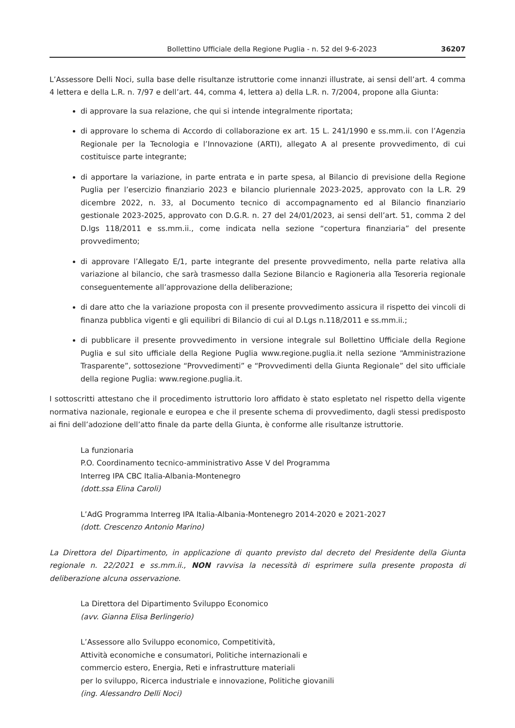Bollettino Ufficiale della Regione Puglia - n. 52 del 9-6-2023 36207
L’Assessore Delli Noci, sulla base delle risultanze istruttorie come innanzi illustrate, ai sensi dell’art. 4 comma 4 lettera e della L.R. n. 7/97 e dell’art. 44, comma 4, lettera a) della L.R. n. 7/2004, propone alla Giunta:
di approvare la sua relazione, che qui si intende integralmente riportata;
di approvare lo schema di Accordo di collaborazione ex art. 15 L. 241/1990 e ss.mm.ii. con l’Agenzia Regionale per la Tecnologia e l’Innovazione (ARTI), allegato A al presente provvedimento, di cui costituisce parte integrante;
di apportare la variazione, in parte entrata e in parte spesa, al Bilancio di previsione della Regione Puglia per l’esercizio finanziario 2023 e bilancio pluriennale 2023-2025, approvato con la L.R. 29 dicembre 2022, n. 33, al Documento tecnico di accompagnamento ed al Bilancio finanziario gestionale 2023-2025, approvato con D.G.R. n. 27 del 24/01/2023, ai sensi dell’art. 51, comma 2 del D.lgs 118/2011 e ss.mm.ii., come indicata nella sezione “copertura finanziaria” del presente provvedimento;
di approvare l’Allegato E/1, parte integrante del presente provvedimento, nella parte relativa alla variazione al bilancio, che sarà trasmesso dalla Sezione Bilancio e Ragioneria alla Tesoreria regionale conseguentemente all’approvazione della deliberazione;
di dare atto che la variazione proposta con il presente provvedimento assicura il rispetto dei vincoli di finanza pubblica vigenti e gli equilibri di Bilancio di cui al D.Lgs n.118/2011 e ss.mm.ii.;
di pubblicare il presente provvedimento in versione integrale sul Bollettino Ufficiale della Regione Puglia e sul sito ufficiale della Regione Puglia www.regione.puglia.it nella sezione “Amministrazione Trasparente”, sottosezione “Provvedimenti” e “Provvedimenti della Giunta Regionale” del sito ufficiale della regione Puglia: www.regione.puglia.it.
I sottoscritti attestano che il procedimento istruttorio loro affidato è stato espletato nel rispetto della vigente normativa nazionale, regionale e europea e che il presente schema di provvedimento, dagli stessi predisposto ai fini dell’adozione dell’atto finale da parte della Giunta, è conforme alle risultanze istruttorie.
La funzionaria
P.O. Coordinamento tecnico-amministrativo Asse V del Programma
Interreg IPA CBC Italia-Albania-Montenegro
(dott.ssa Elina Caroli)
L’AdG Programma Interreg IPA Italia-Albania-Montenegro 2014-2020 e 2021-2027
(dott. Crescenzo Antonio Marino)
La Direttora del Dipartimento, in applicazione di quanto previsto dal decreto del Presidente della Giunta regionale n. 22/2021 e ss.mm.ii., NON ravvisa la necessità di esprimere sulla presente proposta di deliberazione alcuna osservazione.
La Direttora del Dipartimento Sviluppo Economico
(avv. Gianna Elisa Berlingerio)
L’Assessore allo Sviluppo economico, Competitività,
Attività economiche e consumatori, Politiche internazionali e
commercio estero, Energia, Reti e infrastrutture materiali
per lo sviluppo, Ricerca industriale e innovazione, Politiche giovanili
(ing. Alessandro Delli Noci)